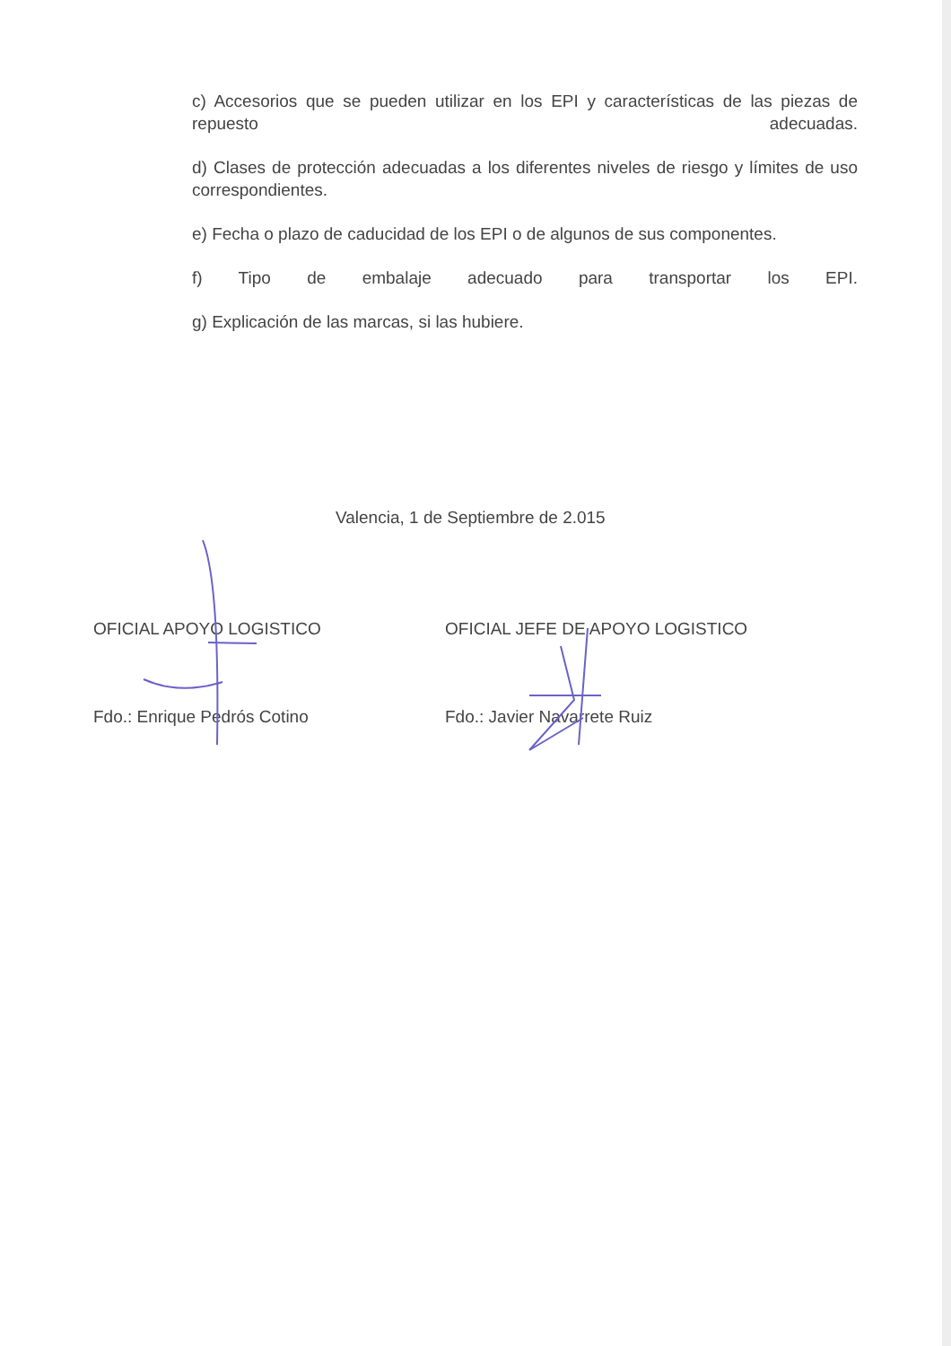c) Accesorios que se pueden utilizar en los EPI y características de las piezas de repuesto adecuadas.
d) Clases de protección adecuadas a los diferentes niveles de riesgo y límites de uso correspondientes.
e) Fecha o plazo de caducidad de los EPI o de algunos de sus componentes.
f) Tipo de embalaje adecuado para transportar los EPI.
g) Explicación de las marcas, si las hubiere.
Valencia, 1 de Septiembre de 2.015
OFICIAL APOYO LOGISTICO
Fdo.: Enrique Pedrós Cotino
OFICIAL JEFE DE APOYO LOGISTICO
Fdo.: Javier Navarrete Ruiz